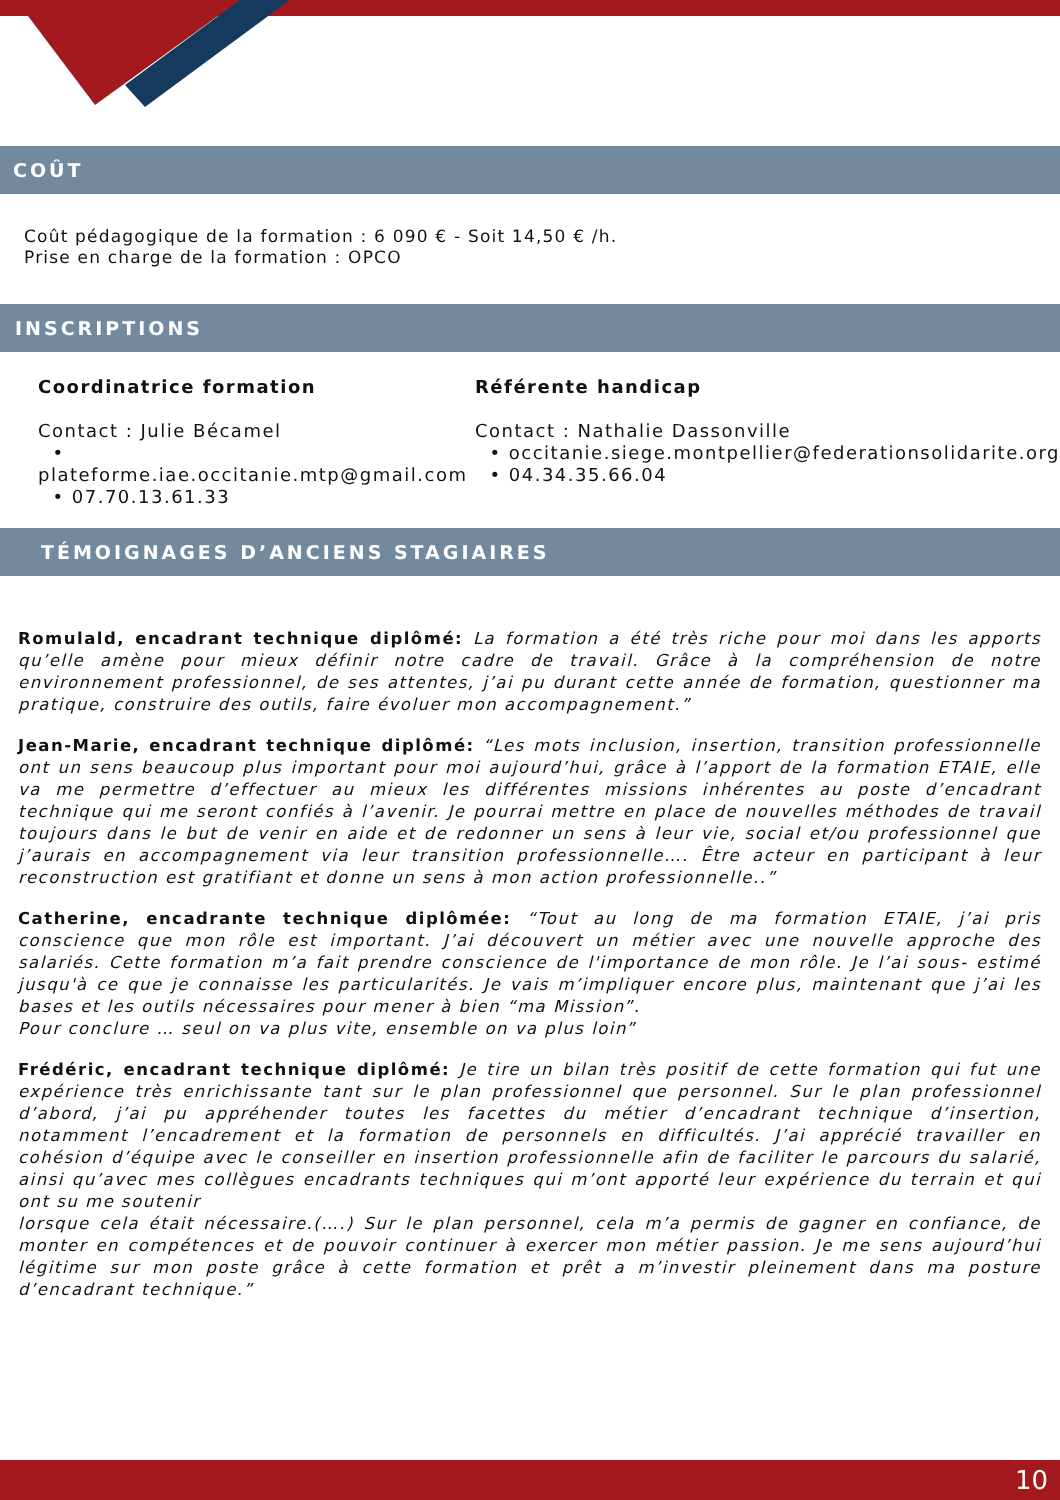COÛT
Coût pédagogique de la formation : 6 090 € - Soit 14,50 € /h.
Prise en charge de la formation : OPCO
INSCRIPTIONS
Coordinatrice formation
Contact : Julie Bécamel
• plateforme.iae.occitanie.mtp@gmail.com
• 07.70.13.61.33
Référente handicap
Contact : Nathalie Dassonville
• occitanie.siege.montpellier@federationsolidarite.org
• 04.34.35.66.04
TÉMOIGNAGES D’ANCIENS STAGIAIRES
Romulald, encadrant technique diplômé: La formation a été très riche pour moi dans les apports qu’elle amène pour mieux définir notre cadre de travail. Grâce à la compréhension de notre environnement professionnel, de ses attentes, j’ai pu durant cette année de formation, questionner ma pratique, construire des outils, faire évoluer mon accompagnement.”
Jean-Marie, encadrant technique diplômé: “Les mots inclusion, insertion, transition professionnelle ont un sens beaucoup plus important pour moi aujourd’hui, grâce à l’apport de la formation ETAIE, elle va me permettre d’effectuer au mieux les différentes missions inhérentes au poste d’encadrant technique qui me seront confiés à l’avenir. Je pourrai mettre en place de nouvelles méthodes de travail toujours dans le but de venir en aide et de redonner un sens à leur vie, social et/ou professionnel que j’aurais en accompagnement via leur transition professionnelle…. Être acteur en participant à leur reconstruction est gratifiant et donne un sens à mon action professionnelle..”
Catherine, encadrante technique diplômée: “Tout au long de ma formation ETAIE, j’ai pris conscience que mon rôle est important. J’ai découvert un métier avec une nouvelle approche des salariés. Cette formation m’a fait prendre conscience de l'importance de mon rôle. Je l’ai sous- estimé jusqu'à ce que je connaisse les particularités. Je vais m’impliquer encore plus, maintenant que j’ai les bases et les outils nécessaires pour mener à bien “ma Mission”.
Pour conclure … seul on va plus vite, ensemble on va plus loin”
Frédéric, encadrant technique diplômé: Je tire un bilan très positif de cette formation qui fut une expérience très enrichissante tant sur le plan professionnel que personnel. Sur le plan professionnel d’abord, j’ai pu appréhender toutes les facettes du métier d’encadrant technique d’insertion, notamment l’encadrement et la formation de personnels en difficultés. J’ai apprécié travailler en cohésion d’équipe avec le conseiller en insertion professionnelle afin de faciliter le parcours du salarié, ainsi qu’avec mes collègues encadrants techniques qui m’ont apporté leur expérience du terrain et qui ont su me soutenir
lorsque cela était nécessaire.(….) Sur le plan personnel, cela m’a permis de gagner en confiance, de monter en compétences et de pouvoir continuer à exercer mon métier passion. Je me sens aujourd’hui légitime sur mon poste grâce à cette formation et prêt a m’investir pleinement dans ma posture d’encadrant technique.”
10